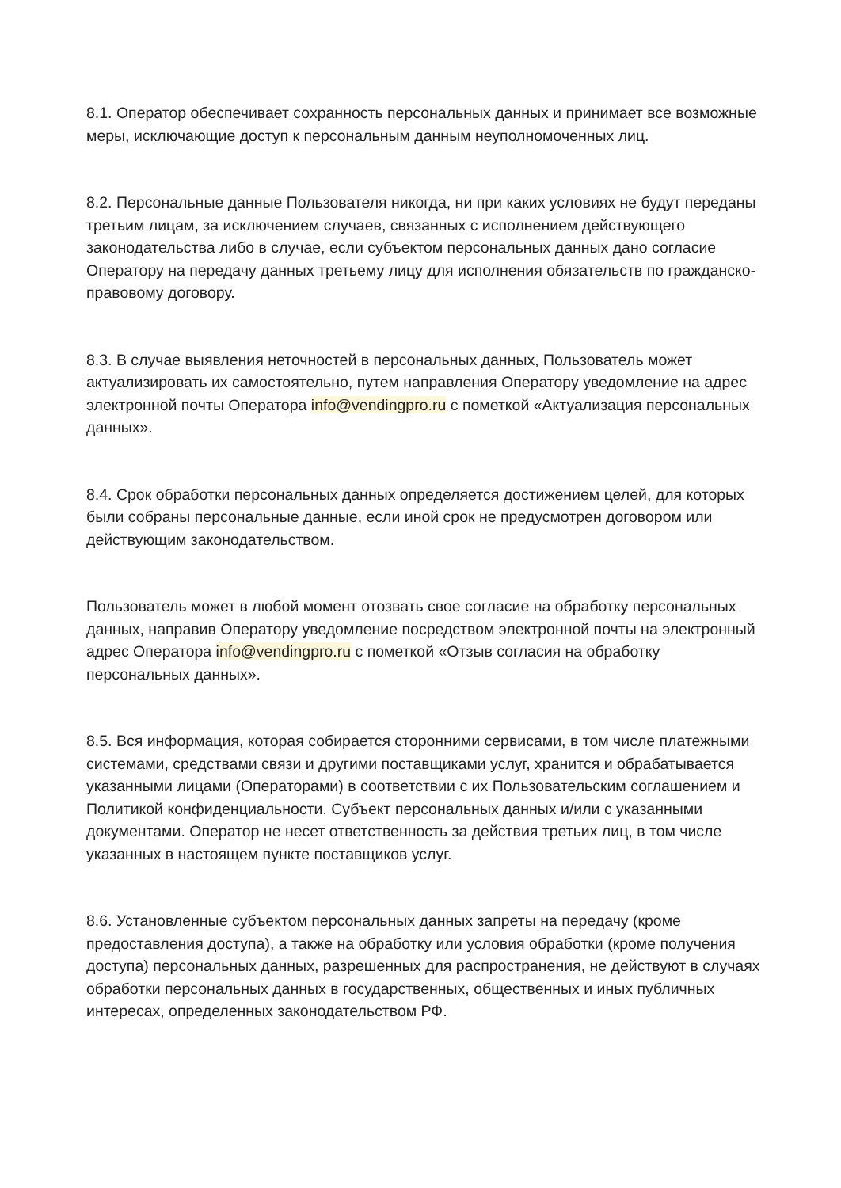8.1. Оператор обеспечивает сохранность персональных данных и принимает все возможные меры, исключающие доступ к персональным данным неуполномоченных лиц.
8.2. Персональные данные Пользователя никогда, ни при каких условиях не будут переданы третьим лицам, за исключением случаев, связанных с исполнением действующего законодательства либо в случае, если субъектом персональных данных дано согласие Оператору на передачу данных третьему лицу для исполнения обязательств по гражданско-правовому договору.
8.3. В случае выявления неточностей в персональных данных, Пользователь может актуализировать их самостоятельно, путем направления Оператору уведомление на адрес электронной почты Оператора info@vendingpro.ru с пометкой «Актуализация персональных данных».
8.4. Срок обработки персональных данных определяется достижением целей, для которых были собраны персональные данные, если иной срок не предусмотрен договором или действующим законодательством.
Пользователь может в любой момент отозвать свое согласие на обработку персональных данных, направив Оператору уведомление посредством электронной почты на электронный адрес Оператора info@vendingpro.ru с пометкой «Отзыв согласия на обработку персональных данных».
8.5. Вся информация, которая собирается сторонними сервисами, в том числе платежными системами, средствами связи и другими поставщиками услуг, хранится и обрабатывается указанными лицами (Операторами) в соответствии с их Пользовательским соглашением и Политикой конфиденциальности. Субъект персональных данных и/или с указанными документами. Оператор не несет ответственность за действия третьих лиц, в том числе указанных в настоящем пункте поставщиков услуг.
8.6. Установленные субъектом персональных данных запреты на передачу (кроме предоставления доступа), а также на обработку или условия обработки (кроме получения доступа) персональных данных, разрешенных для распространения, не действуют в случаях обработки персональных данных в государственных, общественных и иных публичных интересах, определенных законодательством РФ.